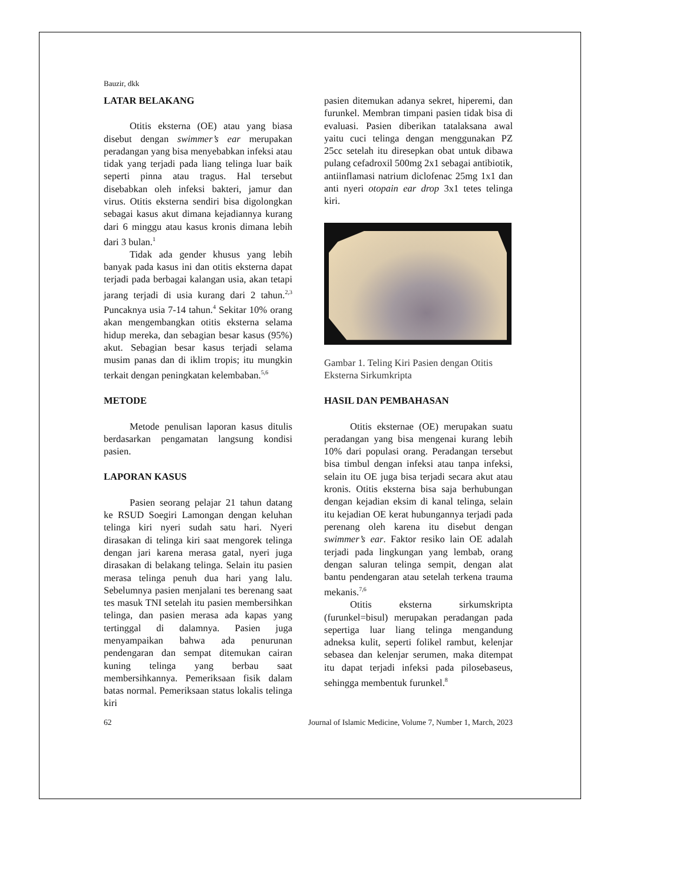Bauzir, dkk
LATAR BELAKANG
Otitis eksterna (OE) atau yang biasa disebut dengan swimmer’s ear merupakan peradangan yang bisa menyebabkan infeksi atau tidak yang terjadi pada liang telinga luar baik seperti pinna atau tragus. Hal tersebut disebabkan oleh infeksi bakteri, jamur dan virus. Otitis eksterna sendiri bisa digolongkan sebagai kasus akut dimana kejadiannya kurang dari 6 minggu atau kasus kronis dimana lebih dari 3 bulan.<sup>1</sup>
Tidak ada gender khusus yang lebih banyak pada kasus ini dan otitis eksterna dapat terjadi pada berbagai kalangan usia, akan tetapi jarang terjadi di usia kurang dari 2 tahun.<sup>2,3</sup> Puncaknya usia 7-14 tahun.<sup>4</sup> Sekitar 10% orang akan mengembangkan otitis eksterna selama hidup mereka, dan sebagian besar kasus (95%) akut. Sebagian besar kasus terjadi selama musim panas dan di iklim tropis; itu mungkin terkait dengan peningkatan kelembaban.<sup>5,6</sup>
METODE
Metode penulisan laporan kasus ditulis berdasarkan pengamatan langsung kondisi pasien.
LAPORAN KASUS
Pasien seorang pelajar 21 tahun datang ke RSUD Soegiri Lamongan dengan keluhan telinga kiri nyeri sudah satu hari. Nyeri dirasakan di telinga kiri saat mengorek telinga dengan jari karena merasa gatal, nyeri juga dirasakan di belakang telinga. Selain itu pasien merasa telinga penuh dua hari yang lalu. Sebelumnya pasien menjalani tes berenang saat tes masuk TNI setelah itu pasien membersihkan telinga, dan pasien merasa ada kapas yang tertinggal di dalamnya. Pasien juga menyampaikan bahwa ada penurunan pendengaran dan sempat ditemukan cairan kuning telinga yang berbau saat membersihkannya. Pemeriksaan fisik dalam batas normal. Pemeriksaan status lokalis telinga kiri
pasien ditemukan adanya sekret, hiperemi, dan furunkel. Membran timpani pasien tidak bisa di evaluasi. Pasien diberikan tatalaksana awal yaitu cuci telinga dengan menggunakan PZ 25cc setelah itu diresepkan obat untuk dibawa pulang cefadroxil 500mg 2x1 sebagai antibiotik, antiinflamasi natrium diclofenac 25mg 1x1 dan anti nyeri otopain ear drop 3x1 tetes telinga kiri.
Gambar 1. Teling Kiri Pasien dengan Otitis Eksterna Sirkumkripta
HASIL DAN PEMBAHASAN
Otitis eksternae (OE) merupakan suatu peradangan yang bisa mengenai kurang lebih 10% dari populasi orang. Peradangan tersebut bisa timbul dengan infeksi atau tanpa infeksi, selain itu OE juga bisa terjadi secara akut atau kronis. Otitis eksterna bisa saja berhubungan dengan kejadian eksim di kanal telinga, selain itu kejadian OE kerat hubungannya terjadi pada perenang oleh karena itu disebut dengan swimmer’s ear. Faktor resiko lain OE adalah terjadi pada lingkungan yang lembab, orang dengan saluran telinga sempit, dengan alat bantu pendengaran atau setelah terkena trauma mekanis.<sup>7,6</sup>
Otitis eksterna sirkumskripta (furunkel=bisul) merupakan peradangan pada sepertiga luar liang telinga mengandung adneksa kulit, seperti folikel rambut, kelenjar sebasea dan kelenjar serumen, maka ditempat itu dapat terjadi infeksi pada pilosebaseus, sehingga membentuk furunkel.<sup>8</sup>
62 Journal of Islamic Medicine, Volume 7, Number 1, March, 2023